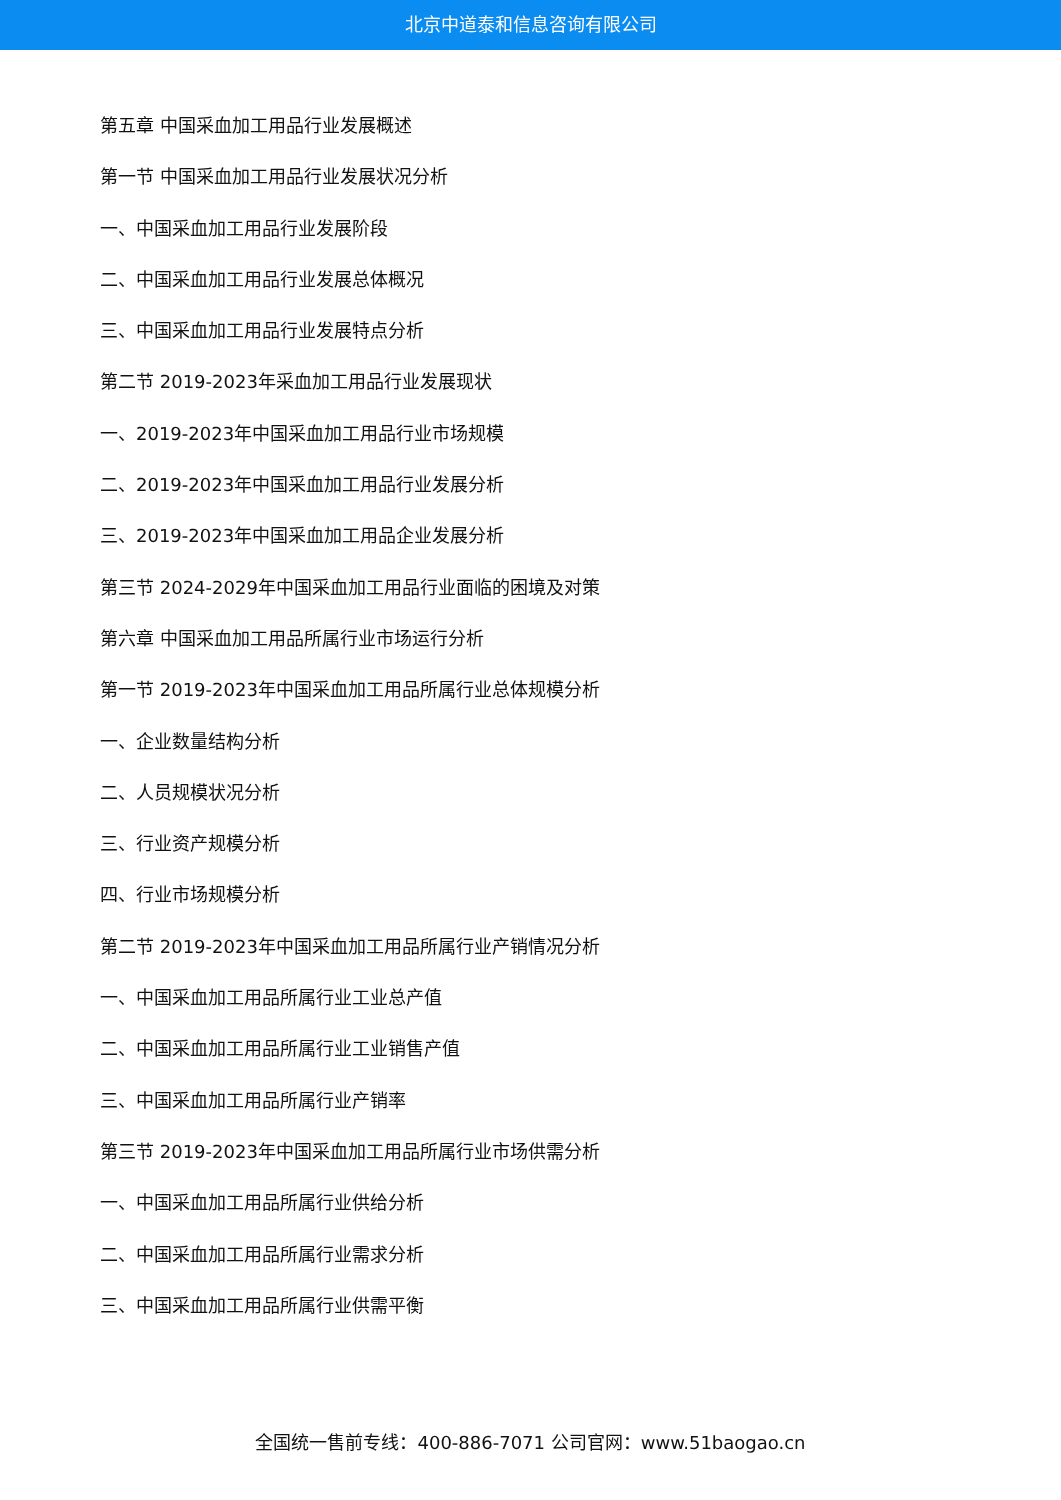北京中道泰和信息咨询有限公司
第五章 中国采血加工用品行业发展概述
第一节 中国采血加工用品行业发展状况分析
一、中国采血加工用品行业发展阶段
二、中国采血加工用品行业发展总体概况
三、中国采血加工用品行业发展特点分析
第二节 2019-2023年采血加工用品行业发展现状
一、2019-2023年中国采血加工用品行业市场规模
二、2019-2023年中国采血加工用品行业发展分析
三、2019-2023年中国采血加工用品企业发展分析
第三节 2024-2029年中国采血加工用品行业面临的困境及对策
第六章 中国采血加工用品所属行业市场运行分析
第一节 2019-2023年中国采血加工用品所属行业总体规模分析
一、企业数量结构分析
二、人员规模状况分析
三、行业资产规模分析
四、行业市场规模分析
第二节 2019-2023年中国采血加工用品所属行业产销情况分析
一、中国采血加工用品所属行业工业总产值
二、中国采血加工用品所属行业工业销售产值
三、中国采血加工用品所属行业产销率
第三节 2019-2023年中国采血加工用品所属行业市场供需分析
一、中国采血加工用品所属行业供给分析
二、中国采血加工用品所属行业需求分析
三、中国采血加工用品所属行业供需平衡
全国统一售前专线：400-886-7071 公司官网：www.51baogao.cn